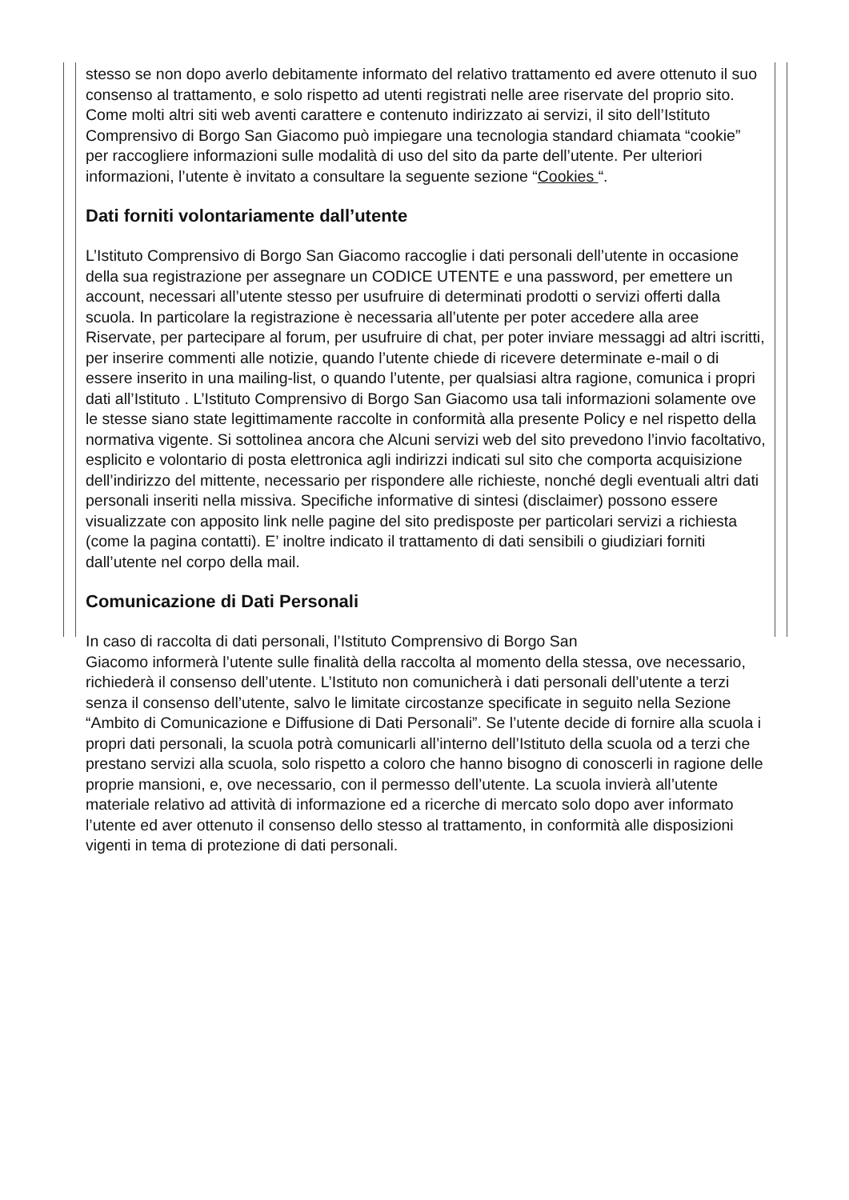stesso se non dopo averlo debitamente informato del relativo trattamento ed avere ottenuto il suo consenso al trattamento, e solo rispetto ad utenti registrati nelle aree riservate del proprio sito. Come molti altri siti web aventi carattere e contenuto indirizzato ai servizi, il sito dell’Istituto Comprensivo di Borgo San Giacomo può impiegare una tecnologia standard chiamata “cookie” per raccogliere informazioni sulle modalità di uso del sito da parte dell’utente. Per ulteriori informazioni, l’utente è invitato a consultare la seguente sezione “Cookies “.
Dati forniti volontariamente dall’utente
L’Istituto Comprensivo di Borgo San Giacomo raccoglie i dati personali dell’utente in occasione della sua registrazione per assegnare un CODICE UTENTE e una password, per emettere un account, necessari all’utente stesso per usufruire di determinati prodotti o servizi offerti dalla scuola. In particolare la registrazione è necessaria all’utente per poter accedere alla aree Riservate, per partecipare al forum, per usufruire di chat, per poter inviare messaggi ad altri iscritti, per inserire commenti alle notizie, quando l’utente chiede di ricevere determinate e-mail o di essere inserito in una mailing-list, o quando l’utente, per qualsiasi altra ragione, comunica i propri dati all’Istituto . L’Istituto Comprensivo di Borgo San Giacomo usa tali informazioni solamente ove le stesse siano state legittimamente raccolte in conformità alla presente Policy e nel rispetto della normativa vigente. Si sottolinea ancora che Alcuni servizi web del sito prevedono l’invio facoltativo, esplicito e volontario di posta elettronica agli indirizzi indicati sul sito che comporta acquisizione dell’indirizzo del mittente, necessario per rispondere alle richieste, nonché degli eventuali altri dati personali inseriti nella missiva. Specifiche informative di sintesi (disclaimer) possono essere visualizzate con apposito link nelle pagine del sito predisposte per particolari servizi a richiesta (come la pagina contatti). E’ inoltre indicato il trattamento di dati sensibili o giudiziari forniti dall’utente nel corpo della mail.
Comunicazione di Dati Personali
In caso di raccolta di dati personali, l’Istituto Comprensivo di Borgo San
Giacomo informerà l’utente sulle finalità della raccolta al momento della stessa, ove necessario, richiederà il consenso dell’utente. L’Istituto non comunicherà i dati personali dell’utente a terzi senza il consenso dell’utente, salvo le limitate circostanze specificate in seguito nella Sezione “Ambito di Comunicazione e Diffusione di Dati Personali”. Se l’utente decide di fornire alla scuola i propri dati personali, la scuola potrà comunicarli all’interno dell’Istituto della scuola od a terzi che prestano servizi alla scuola, solo rispetto a coloro che hanno bisogno di conoscerli in ragione delle proprie mansioni, e, ove necessario, con il permesso dell’utente. La scuola invierà all’utente materiale relativo ad attività di informazione ed a ricerche di mercato solo dopo aver informato l’utente ed aver ottenuto il consenso dello stesso al trattamento, in conformità alle disposizioni vigenti in tema di protezione di dati personali.